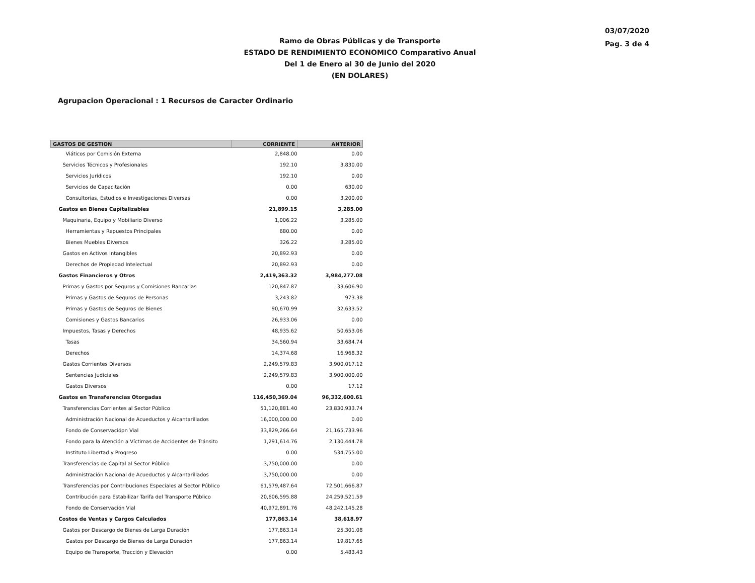03/07/2020
Pag. 3 de 4
Ramo de Obras Públicas y de Transporte
ESTADO DE RENDIMIENTO ECONOMICO Comparativo Anual
Del 1 de Enero al 30 de Junio del 2020
(EN DOLARES)
Agrupacion Operacional : 1 Recursos de Caracter Ordinario
| GASTOS DE GESTION | CORRIENTE | ANTERIOR |
| --- | --- | --- |
| Viáticos por Comisión Externa | 2,848.00 | 0.00 |
| Servicios Técnicos y Profesionales | 192.10 | 3,830.00 |
| Servicios Jurídicos | 192.10 | 0.00 |
| Servicios de Capacitación | 0.00 | 630.00 |
| Consultorias, Estudios e Investigaciones Diversas | 0.00 | 3,200.00 |
| Gastos en Bienes Capitalizables | 21,899.15 | 3,285.00 |
| Maquinaria, Equipo y Mobiliario Diverso | 1,006.22 | 3,285.00 |
| Herramientas y Repuestos Principales | 680.00 | 0.00 |
| Bienes Muebles Diversos | 326.22 | 3,285.00 |
| Gastos en Activos Intangibles | 20,892.93 | 0.00 |
| Derechos de Propiedad Intelectual | 20,892.93 | 0.00 |
| Gastos Financieros y Otros | 2,419,363.32 | 3,984,277.08 |
| Primas y Gastos por Seguros y Comisiones Bancarias | 120,847.87 | 33,606.90 |
| Primas y Gastos de Seguros de Personas | 3,243.82 | 973.38 |
| Primas y Gastos de Seguros de Bienes | 90,670.99 | 32,633.52 |
| Comisiones y Gastos Bancarios | 26,933.06 | 0.00 |
| Impuestos, Tasas y Derechos | 48,935.62 | 50,653.06 |
| Tasas | 34,560.94 | 33,684.74 |
| Derechos | 14,374.68 | 16,968.32 |
| Gastos Corrientes Diversos | 2,249,579.83 | 3,900,017.12 |
| Sentencias Judiciales | 2,249,579.83 | 3,900,000.00 |
| Gastos Diversos | 0.00 | 17.12 |
| Gastos en Transferencias Otorgadas | 116,450,369.04 | 96,332,600.61 |
| Transferencias Corrientes al Sector Público | 51,120,881.40 | 23,830,933.74 |
| Administración Nacional de Acueductos y Alcantarillados | 16,000,000.00 | 0.00 |
| Fondo de Conservaciópn Vial | 33,829,266.64 | 21,165,733.96 |
| Fondo para la Atención a Víctimas de Accidentes de Tránsito | 1,291,614.76 | 2,130,444.78 |
| Instituto Libertad y Progreso | 0.00 | 534,755.00 |
| Transferencias de Capital al Sector Público | 3,750,000.00 | 0.00 |
| Administración Nacional de Acueductos y Alcantarillados | 3,750,000.00 | 0.00 |
| Transferencias por Contribuciones Especiales al Sector Público | 61,579,487.64 | 72,501,666.87 |
| Contribución para Estabilizar Tarifa del Transporte Público | 20,606,595.88 | 24,259,521.59 |
| Fondo de Conservación Vial | 40,972,891.76 | 48,242,145.28 |
| Costos de Ventas y Cargos Calculados | 177,863.14 | 38,618.97 |
| Gastos por Descargo de Bienes de Larga Duración | 177,863.14 | 25,301.08 |
| Gastos por Descargo de Bienes de Larga Duración | 177,863.14 | 19,817.65 |
| Equipo de Transporte, Tracción y Elevación | 0.00 | 5,483.43 |